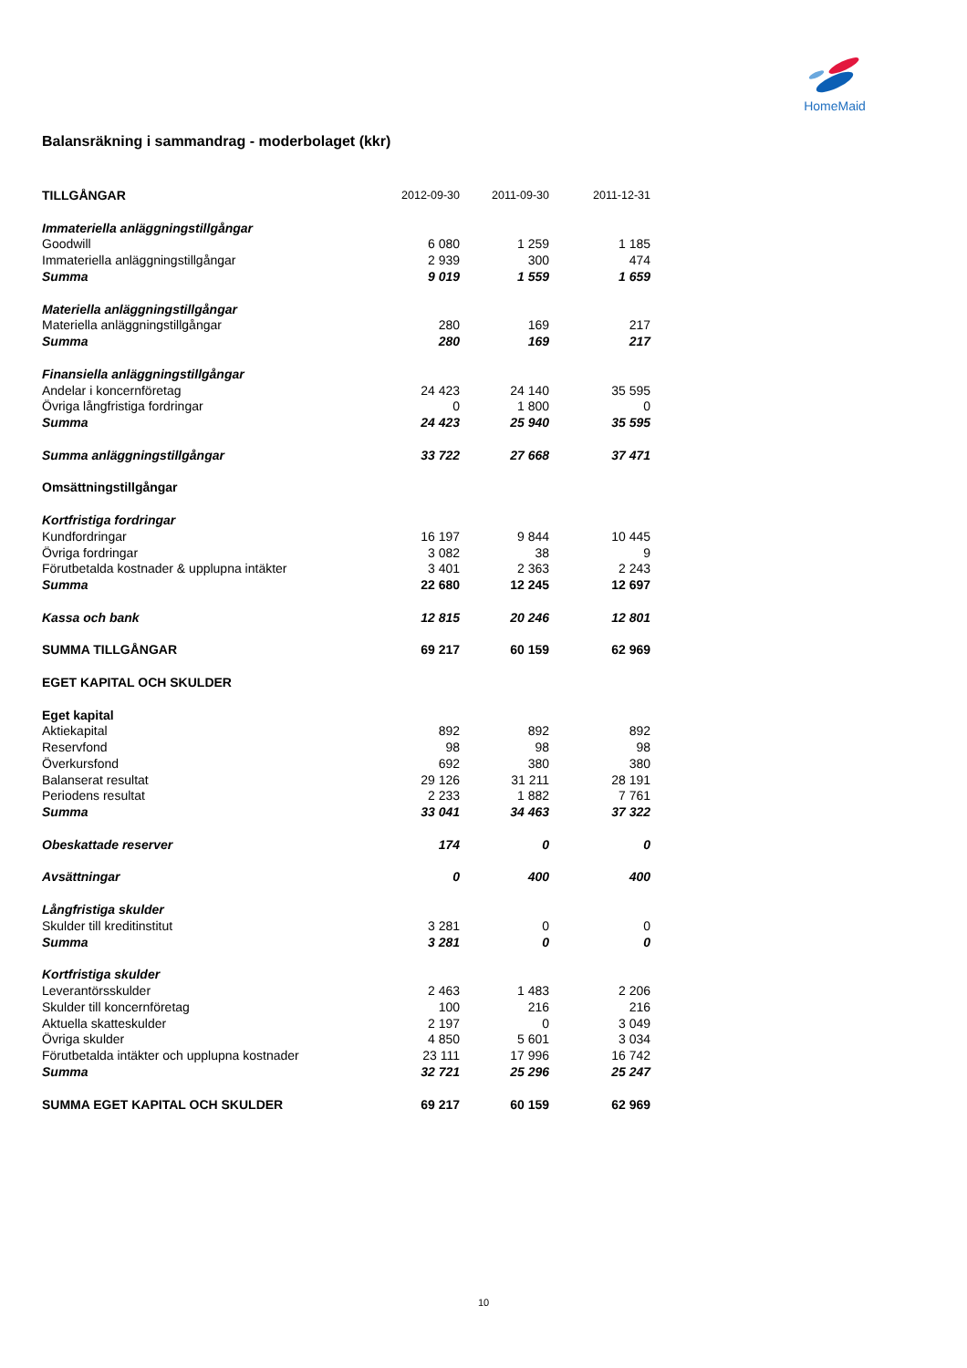HomeMaid
Balansräkning i sammandrag - moderbolaget (kkr)
| TILLGÅNGAR | 2012-09-30 | 2011-09-30 | 2011-12-31 |
| --- | --- | --- | --- |
| Immateriella anläggningstillgångar | | | |
| Goodwill | 6 080 | 1 259 | 1 185 |
| Immateriella anläggningstillgångar | 2 939 | 300 | 474 |
| Summa | 9 019 | 1 559 | 1 659 |
| Materiella anläggningstillgångar | | | |
| Materiella anläggningstillgångar | 280 | 169 | 217 |
| Summa | 280 | 169 | 217 |
| Finansiella anläggningstillgångar | | | |
| Andelar i koncernföretag | 24 423 | 24 140 | 35 595 |
| Övriga långfristiga fordringar | 0 | 1 800 | 0 |
| Summa | 24 423 | 25 940 | 35 595 |
| Summa anläggningstillgångar | 33 722 | 27 668 | 37 471 |
| Omsättningstillgångar | | | |
| Kortfristiga fordringar | | | |
| Kundfordringar | 16 197 | 9 844 | 10 445 |
| Övriga fordringar | 3 082 | 38 | 9 |
| Förutbetalda kostnader & upplupna intäkter | 3 401 | 2 363 | 2 243 |
| Summa | 22 680 | 12 245 | 12 697 |
| Kassa och bank | 12 815 | 20 246 | 12 801 |
| SUMMA TILLGÅNGAR | 69 217 | 60 159 | 62 969 |
| EGET KAPITAL OCH SKULDER | | | |
| Eget kapital | | | |
| Aktiekapital | 892 | 892 | 892 |
| Reservfond | 98 | 98 | 98 |
| Överkursfond | 692 | 380 | 380 |
| Balanserat resultat | 29 126 | 31 211 | 28 191 |
| Periodens resultat | 2 233 | 1 882 | 7 761 |
| Summa | 33 041 | 34 463 | 37 322 |
| Obeskattade reserver | 174 | 0 | 0 |
| Avsättningar | 0 | 400 | 400 |
| Långfristiga skulder | | | |
| Skulder till kreditinstitut | 3 281 | 0 | 0 |
| Summa | 3 281 | 0 | 0 |
| Kortfristiga skulder | | | |
| Leverantörsskulder | 2 463 | 1 483 | 2 206 |
| Skulder till koncernföretag | 100 | 216 | 216 |
| Aktuella skatteskulder | 2 197 | 0 | 3 049 |
| Övriga skulder | 4 850 | 5 601 | 3 034 |
| Förutbetalda intäkter och upplupna kostnader | 23 111 | 17 996 | 16 742 |
| Summa | 32 721 | 25 296 | 25 247 |
| SUMMA EGET KAPITAL OCH SKULDER | 69 217 | 60 159 | 62 969 |
10